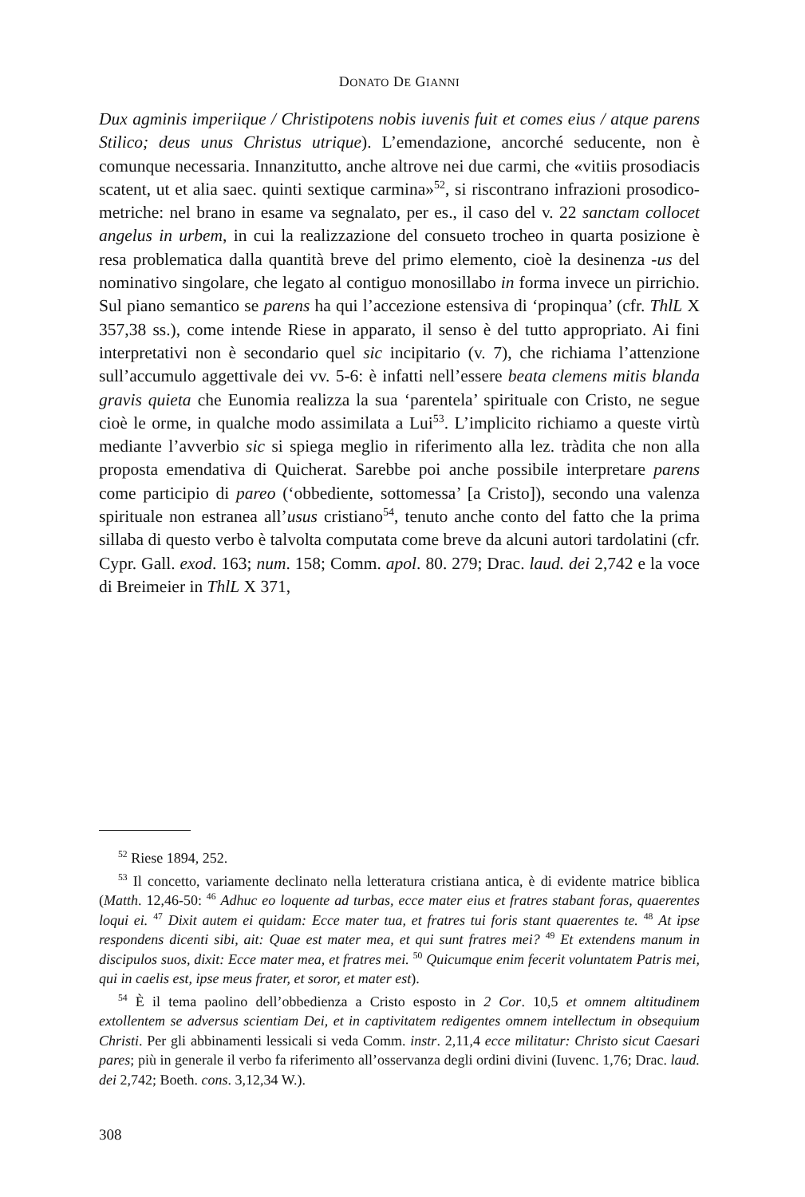DONATO DE GIANNI
Dux agminis imperiique / Christipotens nobis iuvenis fuit et comes eius / atque parens Stilico; deus unus Christus utrique). L’emendazione, ancorché seducente, non è comunque necessaria. Innanzitutto, anche altrove nei due carmi, che «vitiis prosodiacis scatent, ut et alia saec. quinti sextique carmina»<sup>52</sup>, si riscontrano infrazioni prosodico-metriche: nel brano in esame va segnalato, per es., il caso del v. 22 sanctam collocet angelus in urbem, in cui la realizzazione del consueto trocheo in quarta posizione è resa problematica dalla quantità breve del primo elemento, cioè la desinenza -us del nominativo singolare, che legato al contiguo monosillabo in forma invece un pirrichio. Sul piano semantico se parens ha qui l’accezione estensiva di ‘propinqua’ (cfr. ThlL X 357,38 ss.), come intende Riese in apparato, il senso è del tutto appropriato. Ai fini interpretativi non è secondario quel sic incipitario (v. 7), che richiama l’attenzione sull’accumulo aggettivale dei vv. 5-6: è infatti nell’essere beata clemens mitis blanda gravis quieta che Eunomia realizza la sua ‘parentela’ spirituale con Cristo, ne segue cioè le orme, in qualche modo assimilata a Lui<sup>53</sup>. L’implicito richiamo a queste virtù mediante l’avverbio sic si spiega meglio in riferimento alla lez. tràdita che non alla proposta emendativa di Quicherat. Sarebbe poi anche possibile interpretare parens come participio di pareo (‘obbediente, sottomessa’ [a Cristo]), secondo una valenza spirituale non estranea all’usus cristiano<sup>54</sup>, tenuto anche conto del fatto che la prima sillaba di questo verbo è talvolta computata come breve da alcuni autori tardolatini (cfr. Cypr. Gall. exod. 163; num. 158; Comm. apol. 80. 279; Drac. laud. dei 2,742 e la voce di Breimeier in ThlL X 371,
<sup>52</sup> Riese 1894, 252.
<sup>53</sup> Il concetto, variamente declinato nella letteratura cristiana antica, è di evidente matrice biblica (Matth. 12,46-50: <sup>46</sup> Adhuc eo loquente ad turbas, ecce mater eius et fratres stabant foras, quaerentes loqui ei. <sup>47</sup> Dixit autem ei quidam: Ecce mater tua, et fratres tui foris stant quaerentes te. <sup>48</sup> At ipse respondens dicenti sibi, ait: Quae est mater mea, et qui sunt fratres mei? <sup>49</sup> Et extendens manum in discipulos suos, dixit: Ecce mater mea, et fratres mei. <sup>50</sup> Quicumque enim fecerit voluntatem Patris mei, qui in caelis est, ipse meus frater, et soror, et mater est).
<sup>54</sup> È il tema paolino dell’obbedienza a Cristo esposto in 2 Cor. 10,5 et omnem altitudinem extollentem se adversus scientiam Dei, et in captivitatem redigentes omnem intellectum in obsequium Christi. Per gli abbinamenti lessicali si veda Comm. instr. 2,11,4 ecce militatur: Christo sicut Caesari pares; più in generale il verbo fa riferimento all’osservanza degli ordini divini (Iuvenc. 1,76; Drac. laud. dei 2,742; Boeth. cons. 3,12,34 W.).
308